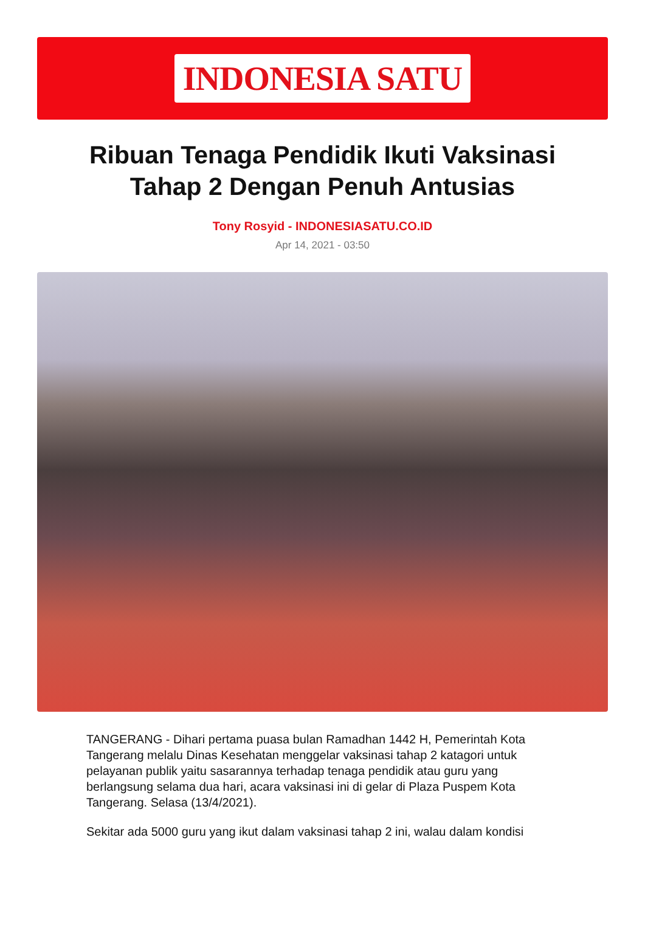INDONESIA SATU
Ribuan Tenaga Pendidik Ikuti Vaksinasi Tahap 2 Dengan Penuh Antusias
Tony Rosyid - INDONESIASATU.CO.ID
Apr 14, 2021 - 03:50
TANGERANG - Dihari pertama puasa bulan Ramadhan 1442 H, Pemerintah Kota Tangerang melalu Dinas Kesehatan menggelar vaksinasi tahap 2 katagori untuk pelayanan publik yaitu sasarannya terhadap tenaga pendidik atau guru yang berlangsung selama dua hari, acara vaksinasi ini di gelar di Plaza Puspem Kota Tangerang. Selasa (13/4/2021).
Sekitar ada 5000 guru yang ikut dalam vaksinasi tahap 2 ini, walau dalam kondisi